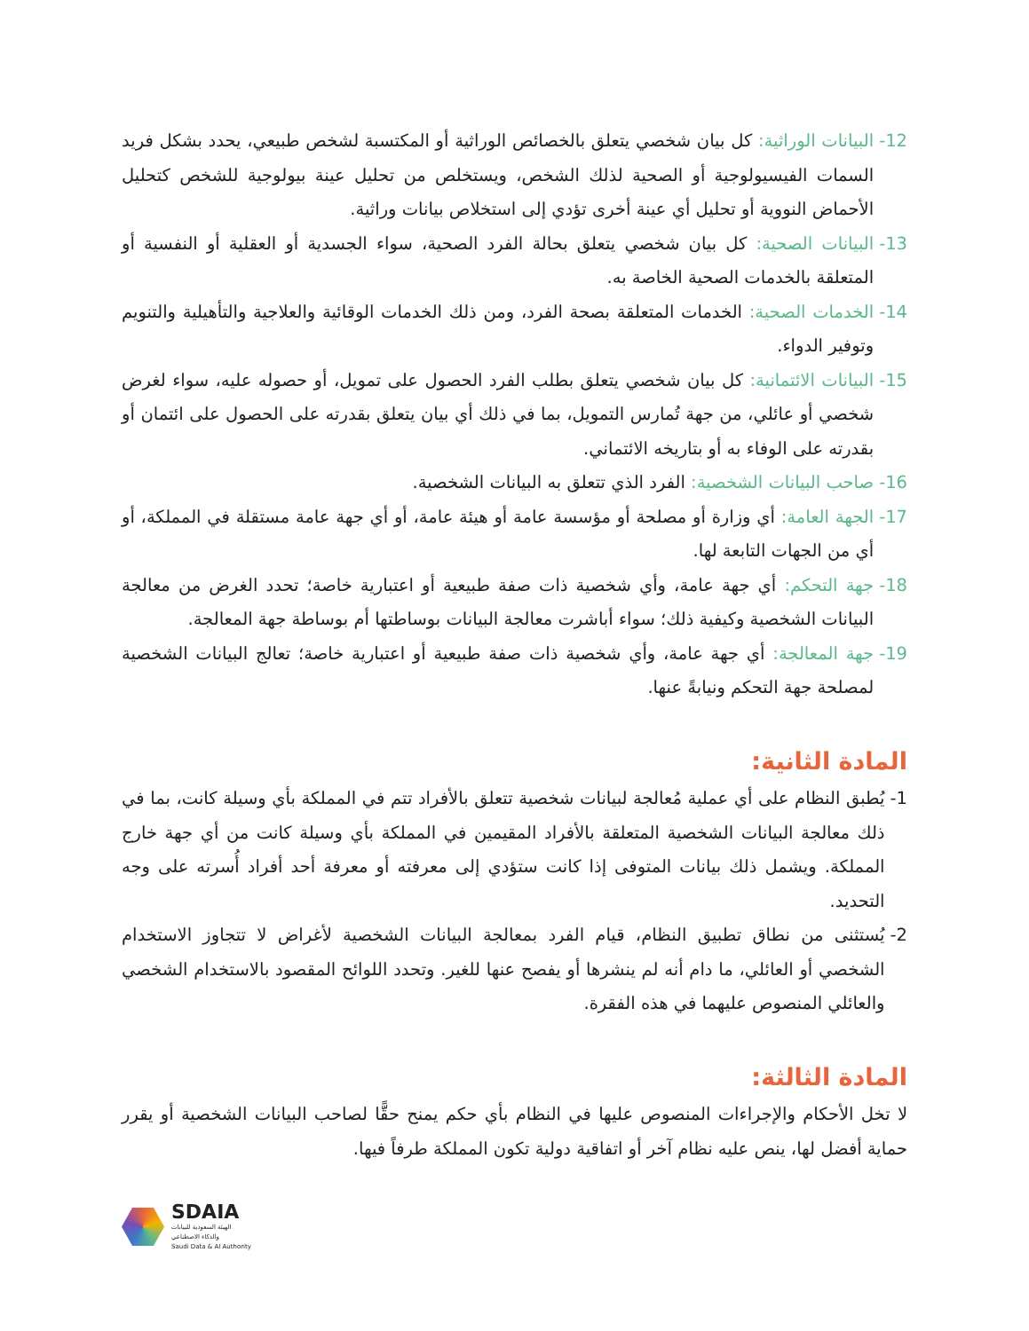12- البيانات الوراثية: كل بيان شخصي يتعلق بالخصائص الوراثية أو المكتسبة لشخص طبيعي، يحدد بشكل فريد السمات الفيسيولوجية أو الصحية لذلك الشخص، ويستخلص من تحليل عينة بيولوجية للشخص كتحليل الأحماض النووية أو تحليل أي عينة أخرى تؤدي إلى استخلاص بيانات وراثية.
13- البيانات الصحية: كل بيان شخصي يتعلق بحالة الفرد الصحية، سواء الجسدية أو العقلية أو النفسية أو المتعلقة بالخدمات الصحية الخاصة به.
14- الخدمات الصحية: الخدمات المتعلقة بصحة الفرد، ومن ذلك الخدمات الوقائية والعلاجية والتأهيلية والتنويم وتوفير الدواء.
15- البيانات الائتمانية: كل بيان شخصي يتعلق بطلب الفرد الحصول على تمويل، أو حصوله عليه، سواء لغرض شخصي أو عائلي، من جهة تُمارس التمويل، بما في ذلك أي بيان يتعلق بقدرته على الحصول على ائتمان أو بقدرته على الوفاء به أو بتاريخه الائتماني.
16- صاحب البيانات الشخصية: الفرد الذي تتعلق به البيانات الشخصية.
17- الجهة العامة: أي وزارة أو مصلحة أو مؤسسة عامة أو هيئة عامة، أو أي جهة عامة مستقلة في المملكة، أو أي من الجهات التابعة لها.
18- جهة التحكم: أي جهة عامة، وأي شخصية ذات صفة طبيعية أو اعتبارية خاصة؛ تحدد الغرض من معالجة البيانات الشخصية وكيفية ذلك؛ سواء أباشرت معالجة البيانات بوساطتها أم بوساطة جهة المعالجة.
19- جهة المعالجة: أي جهة عامة، وأي شخصية ذات صفة طبيعية أو اعتبارية خاصة؛ تعالج البيانات الشخصية لمصلحة جهة التحكم ونيابةً عنها.
المادة الثانية:
1- يُطبق النظام على أي عملية مُعالجة لبيانات شخصية تتعلق بالأفراد تتم في المملكة بأي وسيلة كانت، بما في ذلك معالجة البيانات الشخصية المتعلقة بالأفراد المقيمين في المملكة بأي وسيلة كانت من أي جهة خارج المملكة. ويشمل ذلك بيانات المتوفى إذا كانت ستؤدي إلى معرفته أو معرفة أحد أفراد أُسرته على وجه التحديد.
2- يُستثنى من نطاق تطبيق النظام، قيام الفرد بمعالجة البيانات الشخصية لأغراض لا تتجاوز الاستخدام الشخصي أو العائلي، ما دام أنه لم ينشرها أو يفصح عنها للغير. وتحدد اللوائح المقصود بالاستخدام الشخصي والعائلي المنصوص عليهما في هذه الفقرة.
المادة الثالثة:
لا تخل الأحكام والإجراءات المنصوص عليها في النظام بأي حكم يمنح حقًّا لصاحب البيانات الشخصية أو يقرر حماية أفضل لها، ينص عليه نظام آخر أو اتفاقية دولية تكون المملكة طرفاً فيها.
SDAIA
الهيئة السعودية للبيانات
والذكاء الاصطناعي
Saudi Data & AI Authority